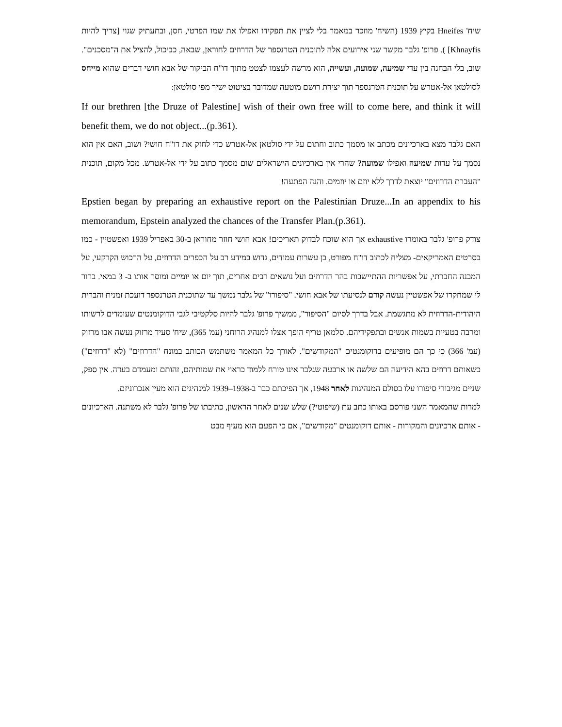שיח' Hneifes בקיץ 1939 (השיח' מוזכר במאמר בלי לציין את תפקידו ואפילו את שמו הפרטי, חסן, ובתעתיק שגוי [צריך להיות Khnayfis] ). פרופ' גלבר מקשר שני אירועים אלה לתוכנית הטרנספר של הדרוזים לחוראן, שבאה, כביכול, להציל את ה"מסכנים". שוב, בלי הבחנה בין עדי שמיעה, שמועה, ועשייה, הוא מרשה לעצמו לצטט מתוך דו"ח הביקור של אבא חושי דברים שהוא מייחס לסולטאן אל-אטרש על תוכנית הטרנספר תוך יצירת רושם מוטעה שמדובר בציטוט ישיר מפי סולטאן:
If our brethren [the Druze of Palestine] wish of their own free will to come here, and think it will benefit them, we do not object...(p.361).
האם גלבר מצא בארכיונים מכתב או מסמך כתוב וחתום על ידי סולטאן אל-אטרש כדי לחזק את דו"ח חושי? ושוב, האם אין הוא נסמך על עדות שמיעה ואפילו שמועה? שהרי אין בארכיונים הישראלים שום מסמך כתוב על ידי אל-אטרש. מכל מקום, תוכנית "העברת הדרוזים" יוצאת לדרך ללא יוזם או יוזמים. והנה הפתעה!
Epstien began by preparing an exhaustive report on the Palestinian Druze...In an appendix to his memorandum, Epstein analyzed the chances of the Transfer Plan.(p.361).
צודק פרופ' גלבר באומרו exhaustive אך הוא שוכח לבדוק תאריכים! אבא חושי חוזר מחוראן ב-30 באפריל 1939 ואפשטיין - כמו בסרטים האמריקאים- מצליח לכתוב דו"ח מפורט, בן עשרות עמודים, גדוש במידע רב על הכפרים הדרוזים, על הרכוש הקרקעי, על המבנה החברתי, על אפשריות ההתיישבות בהר הדרוזים ועל נושאים רבים אחרים, תוך יום או יומיים ומוסר אותו ב- 3 במאי. ברור לי שמחקרו של אפשטיין נעשה קודם לנסיעתו של אבא חושי. "סיפורו" של גלבר נמשך עד שתוכנית הטרנספר דועכת זמנית והברית היהודית-הדרוזית לא מתגשמת. אבל בדרך לסיום "הסיפור", ממשיך פרופ' גלבר להיות סלקטיבי לגבי הדוקומנטים שעומדים לרשותו ומרבה בטעיות בשמות אנשים ובתפקידיהם. סלמאן טריף הופך אצלו למנהיג הרוחני (עמ' 365), שיח' סעיד מרזוק נעשה אבו מרזוק (עמ' 366) כי כך הם מופיעים בדוקומנטים "המקודשים". לאורך כל המאמר משתמש הכותב במונח "הדרוזים" (לא "דרוזים") כשאותם דרוזים בהא הידיעה הם שלשה או ארבעה שגלבר אינו טורח ללמוד כראוי את שמותיהם, זהותם ומעמדם בעדה. אין ספק, שניים מגיבורי סיפורו עלו בסולם המנהיגות לאחר 1948, אך הפיכתם כבר ב-1938–1939 למנהיגים הוא מעין אנכרוניזם.
למרות שהמאמר השני פורסם באותו כתב עת (שיפוטי?) שלש שנים לאחר הראשון, כתיבתו של פרופ' גלבר לא משתנה. הארכיונים - אותם ארכיונים והמקורות - אותם דוקומנטים "מקודשים", אם כי הפעם הוא מעיף מבט